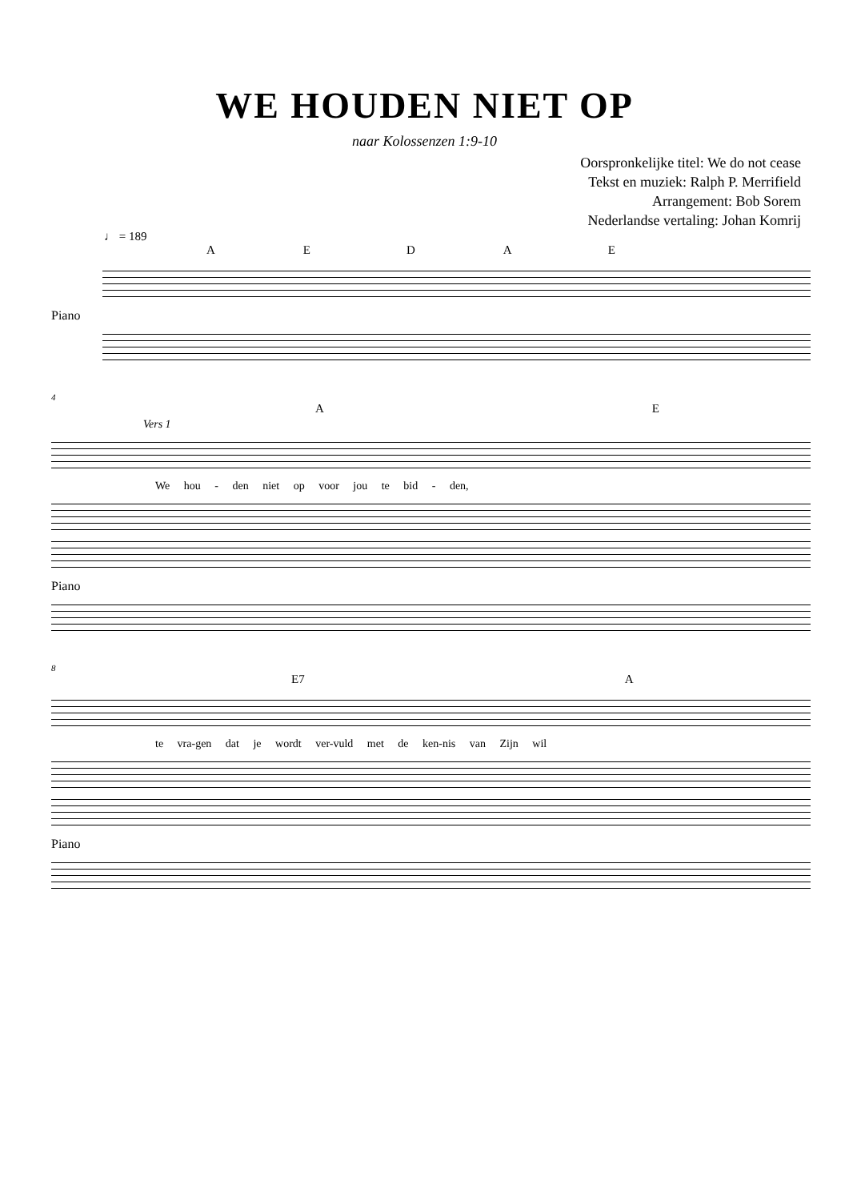WE HOUDEN NIET OP
naar Kolossenzen 1:9-10
Oorspronkelijke titel: We do not cease
Tekst en muziek: Ralph P. Merrifield
Arrangement: Bob Sorem
Nederlandse vertaling: Johan Komrij
♩ = 189
AEDAE
Piano
4
AE
Vers 1
We hou - den niet op voor jou te bid - den,
Piano
8
E7 A
te vra-gen dat je wordt ver-vuld met de ken-nis van Zijn wil
Piano